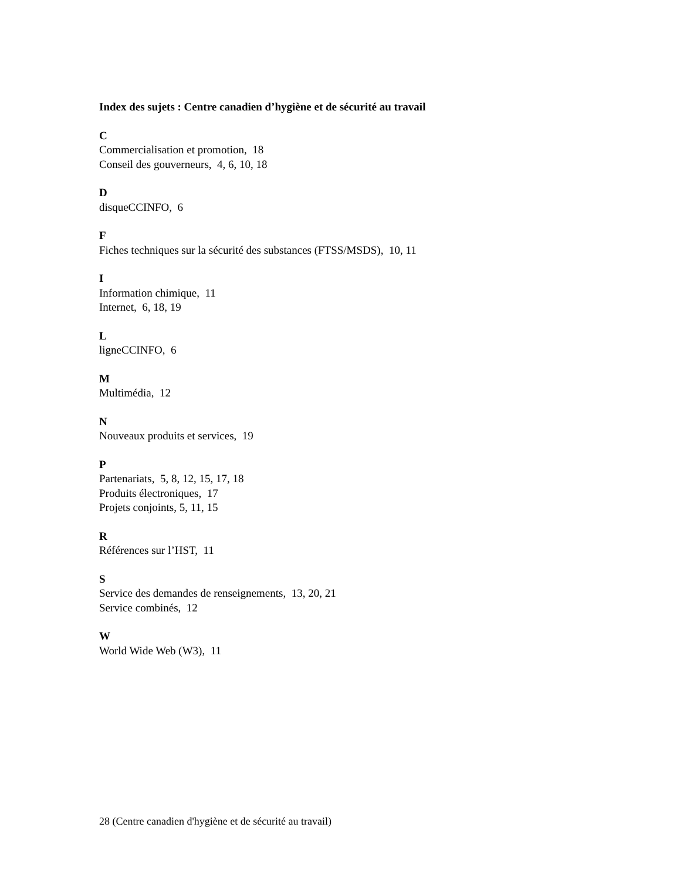Index des sujets : Centre canadien d’hygiène et de sécurité au travail
C
Commercialisation et promotion, 18
Conseil des gouverneurs, 4, 6, 10, 18
D
disqueCCINFO, 6
F
Fiches techniques sur la sécurité des substances (FTSS/MSDS), 10, 11
I
Information chimique, 11
Internet, 6, 18, 19
L
ligneCCINFO, 6
M
Multimédia, 12
N
Nouveaux produits et services, 19
P
Partenariats, 5, 8, 12, 15, 17, 18
Produits électroniques, 17
Projets conjoints, 5, 11, 15
R
Références sur l’HST, 11
S
Service des demandes de renseignements, 13, 20, 21
Service combinés, 12
W
World Wide Web (W3), 11
28 (Centre canadien d'hygiène et de sécurité au travail)